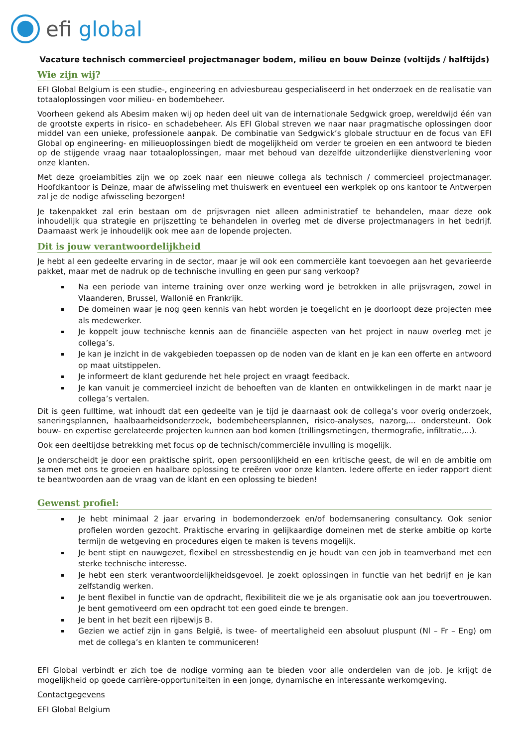efi global
Vacature technisch commercieel projectmanager bodem, milieu en bouw Deinze (voltijds / halftijds)
Wie zijn wij?
EFI Global Belgium is een studie-, engineering en adviesbureau gespecialiseerd in het onderzoek en de realisatie van totaaloplossingen voor milieu- en bodembeheer.
Voorheen gekend als Abesim maken wij op heden deel uit van de internationale Sedgwick groep, wereldwijd één van de grootste experts in risico- en schadebeheer. Als EFI Global streven we naar naar pragmatische oplossingen door middel van een unieke, professionele aanpak. De combinatie van Sedgwick’s globale structuur en de focus van EFI Global op engineering- en milieuoplossingen biedt de mogelijkheid om verder te groeien en een antwoord te bieden op de stijgende vraag naar totaaloplossingen, maar met behoud van dezelfde uitzonderlijke dienstverlening voor onze klanten.
Met deze groeiambities zijn we op zoek naar een nieuwe collega als technisch / commercieel projectmanager. Hoofdkantoor is Deinze, maar de afwisseling met thuiswerk en eventueel een werkplek op ons kantoor te Antwerpen zal je de nodige afwisseling bezorgen!
Je takenpakket zal erin bestaan om de prijsvragen niet alleen administratief te behandelen, maar deze ook inhoudelijk qua strategie en prijszetting te behandelen in overleg met de diverse projectmanagers in het bedrijf. Daarnaast werk je inhoudelijk ook mee aan de lopende projecten.
Dit is jouw verantwoordelijkheid
Je hebt al een gedeelte ervaring in de sector, maar je wil ook een commerciële kant toevoegen aan het gevarieerde pakket, maar met de nadruk op de technische invulling en geen pur sang verkoop?
Na een periode van interne training over onze werking word je betrokken in alle prijsvragen, zowel in Vlaanderen, Brussel, Wallonië en Frankrijk.
De domeinen waar je nog geen kennis van hebt worden je toegelicht en je doorloopt deze projecten mee als medewerker.
Je koppelt jouw technische kennis aan de financiële aspecten van het project in nauw overleg met je collega’s.
Je kan je inzicht in de vakgebieden toepassen op de noden van de klant en je kan een offerte en antwoord op maat uitstippelen.
Je informeert de klant gedurende het hele project en vraagt feedback.
Je kan vanuit je commercieel inzicht de behoeften van de klanten en ontwikkelingen in de markt naar je collega’s vertalen.
Dit is geen fulltime, wat inhoudt dat een gedeelte van je tijd je daarnaast ook de collega’s voor overig onderzoek, saneringsplannen, haalbaarheidsonderzoek, bodembeheersplannen, risico-analyses, nazorg,... ondersteunt. Ook bouw- en expertise gerelateerde projecten kunnen aan bod komen (trillingsmetingen, thermografie, infiltratie,...).
Ook een deeltijdse betrekking met focus op de technisch/commerciële invulling is mogelijk.
Je onderscheidt je door een praktische spirit, open persoonlijkheid en een kritische geest, de wil en de ambitie om samen met ons te groeien en haalbare oplossing te creëren voor onze klanten. Iedere offerte en ieder rapport dient te beantwoorden aan de vraag van de klant en een oplossing te bieden!
Gewenst profiel:
Je hebt minimaal 2 jaar ervaring in bodemonderzoek en/of bodemsanering consultancy. Ook senior profielen worden gezocht. Praktische ervaring in gelijkaardige domeinen met de sterke ambitie op korte termijn de wetgeving en procedures eigen te maken is tevens mogelijk.
Je bent stipt en nauwgezet, flexibel en stressbestendig en je houdt van een job in teamverband met een sterke technische interesse.
Je hebt een sterk verantwoordelijkheidsgevoel. Je zoekt oplossingen in functie van het bedrijf en je kan zelfstandig werken.
Je bent flexibel in functie van de opdracht, flexibiliteit die we je als organisatie ook aan jou toevertrouwen. Je bent gemotiveerd om een opdracht tot een goed einde te brengen.
Je bent in het bezit een rijbewijs B.
Gezien we actief zijn in gans België, is twee- of meertaligheid een absoluut pluspunt (Nl – Fr – Eng) om met de collega’s en klanten te communiceren!
EFI Global verbindt er zich toe de nodige vorming aan te bieden voor alle onderdelen van de job. Je krijgt de mogelijkheid op goede carrière-opportuniteiten in een jonge, dynamische en interessante werkomgeving.
Contactgegevens
EFI Global Belgium